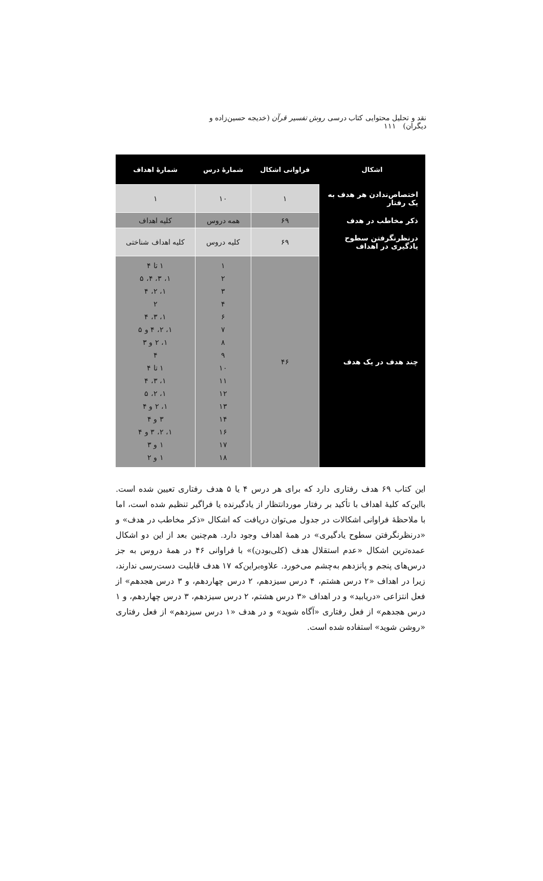نقد و تحلیل محتوایی کتاب درسی روش تفسیر قرآن (خدیجه حسین‌زاده و دیگران) ۱۱۱
| اشکال | فراوانی اشکال | شمارهٔ درس | شمارهٔ اهداف |
| --- | --- | --- | --- |
| اختصاص‌ندادن هر هدف به یک رفتار | ۱ | ۱۰ | ۱ |
| ذکر مخاطب در هدف | ۶۹ | همه دروس | کلیه اهداف |
| درنظرنگرفتن سطوح یادگیری در اهداف | ۶۹ | کلیه دروس | کلیه اهداف شناختی |
| چند هدف در یک هدف | ۴۶ | ۱ ۲ ۳ ۴ ۶ ۷ ۸ ۹ ۱۰ ۱۱ ۱۲ ۱۳ ۱۴ ۱۶ ۱۷ ۱۸ | ۱ تا ۴ ۱، ۳، ۴، ۵ ۱، ۲، ۴ ۲ ۱، ۳، ۴ ۱، ۲، ۴ و ۵ ۱، ۲ و ۳ ۴ ۱ تا ۴ ۱، ۳، ۴ ۱، ۲، ۵ ۱، ۲ و ۴ ۳ و ۴ ۱، ۲، ۳ و ۴ ۱ و ۳ ۱ و ۲ |
این کتاب ۶۹ هدف رفتاری دارد که برای هر درس ۴ یا ۵ هدف رفتاری تعیین شده است. بااین‌که کلیهٔ اهداف با تأکید بر رفتار موردانتظار از یادگیرنده یا فراگیر تنظیم شده است، اما با ملاحظهٔ فراوانی اشکالات در جدول می‌توان دریافت که اشکال «ذکر مخاطب در هدف» و «درنظرنگرفتن سطوح یادگیری» در همهٔ اهداف وجود دارد. هم‌چنین بعد از این دو اشکال عمده‌ترین اشکال «عدم استقلال هدف (کلی‌بودن)» با فراوانی ۴۶ در همهٔ دروس به جز درس‌های پنجم و پانزدهم به‌چشم می‌خورد. علاوه‌براین‌که ۱۷ هدف قابلیت دست‌رسی ندارند، زیرا در اهداف «۲ درس هشتم، ۴ درس سیزدهم، ۲ درس چهاردهم، و ۳ درس هجدهم» از فعل انتزاعی «دریابید» و در اهداف «۳ درس هشتم، ۲ درس سیزدهم، ۳ درس چهاردهم، و ۱ درس هجدهم» از فعل رفتاری «آگاه شوید» و در هدف «۱ درس سیزدهم» از فعل رفتاری «روشن شوید» استفاده شده است.